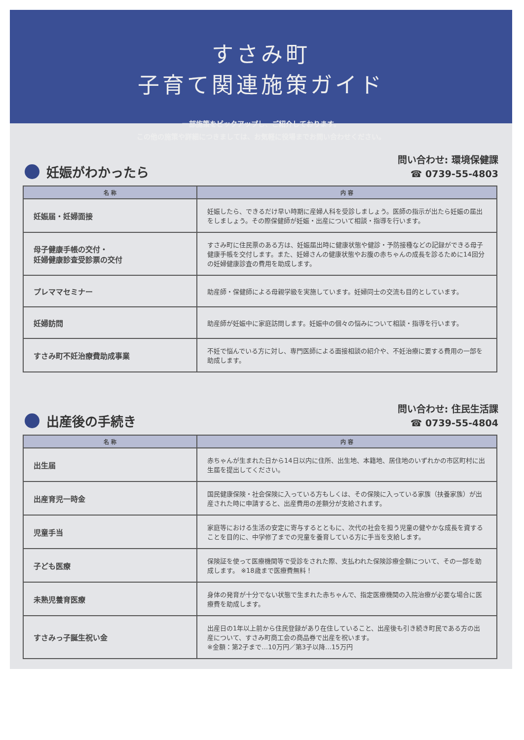すさみ町
子育て関連施策ガイド
一部施策をピックアップし、ご紹介しております。
この他の施策や詳細につきましては、お気軽に役場までお問い合わせください。
妊娠がわかったら
問い合わせ: 環境保健課
☎ 0739-55-4803
| 名 称 | 内 容 |
| --- | --- |
| 妊娠届・妊婦面接 | 妊娠したら、できるだけ早い時期に産婦人科を受診しましょう。医師の指示が出たら妊娠の届出をしましょう。その際保健師が妊娠・出産について相談・指導を行います。 |
| 母子健康手帳の交付・ 妊婦健康診査受診票の交付 | すさみ町に住民票のある方は、妊娠届出時に健康状態や健診・予防接種などの記録ができる母子健康手帳を交付します。また、妊婦さんの健康状態やお腹の赤ちゃんの成長を診るために14回分の妊婦健康診査の費用を助成します。 |
| プレママセミナー | 助産師・保健師による母親学級を実施しています。妊婦同士の交流も目的としています。 |
| 妊婦訪問 | 助産師が妊娠中に家庭訪問します。妊娠中の個々の悩みについて相談・指導を行います。 |
| すさみ町不妊治療費助成事業 | 不妊で悩んでいる方に対し、専門医師による面接相談の紹介や、不妊治療に要する費用の一部を助成します。 |
出産後の手続き
問い合わせ: 住民生活課
☎ 0739-55-4804
| 名 称 | 内 容 |
| --- | --- |
| 出生届 | 赤ちゃんが生まれた日から14日以内に住所、出生地、本籍地、居住地のいずれかの市区町村に出生届を提出してください。 |
| 出産育児一時金 | 国民健康保険・社会保険に入っている方もしくは、その保険に入っている家族（扶養家族）が出産された時に申請すると、出産費用の差額分が支給されます。 |
| 児童手当 | 家庭等における生活の安定に寄与するとともに、次代の社会を担う児童の健やかな成長を資することを目的に、中学修了までの児童を養育している方に手当を支給します。 |
| 子ども医療 | 保険証を使って医療機関等で受診をされた際、支払われた保険診療金額について、その一部を助成します。 ※18歳まで医療費無料！ |
| 未熟児養育医療 | 身体の発育が十分でない状態で生まれた赤ちゃんで、指定医療機関の入院治療が必要な場合に医療費を助成します。 |
| すさみっ子誕生祝い金 | 出産日の1年以上前から住民登録があり在住していること、出産後も引き続き町民である方の出産について、すさみ町商工会の商品券で出産を祝います。 ※金額：第2子まで…10万円／第3子以降…15万円 |